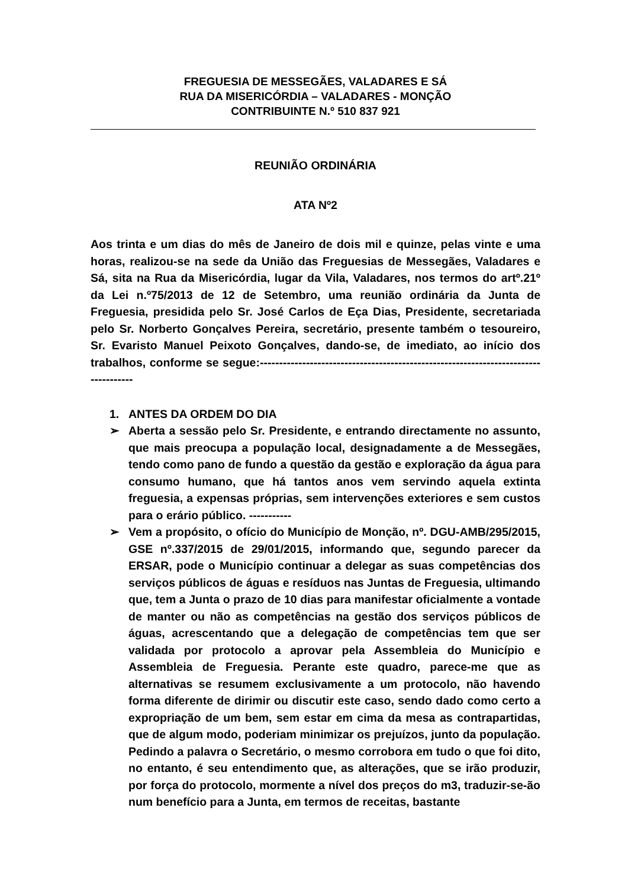FREGUESIA DE MESSEGÃES, VALADARES E SÁ
RUA DA MISERICÓRDIA – VALADARES - MONÇÃO
CONTRIBUINTE N.º 510 837 921
REUNIÃO ORDINÁRIA
ATA Nº2
Aos trinta e um dias do mês de Janeiro de dois mil e quinze, pelas vinte e uma horas, realizou-se na sede da União das Freguesias de Messegães, Valadares e Sá, sita na Rua da Misericórdia, lugar da Vila, Valadares, nos termos do artº.21º da Lei n.º75/2013 de 12 de Setembro, uma reunião ordinária da Junta de Freguesia, presidida pelo Sr. José Carlos de Eça Dias, Presidente, secretariada pelo Sr. Norberto Gonçalves Pereira, secretário, presente também o tesoureiro, Sr. Evaristo Manuel Peixoto Gonçalves, dando-se, de imediato, ao início dos trabalhos, conforme se segue:------------------------------------------------------------------------------------
1. ANTES DA ORDEM DO DIA
➢ Aberta a sessão pelo Sr. Presidente, e entrando directamente no assunto, que mais preocupa a população local, designadamente a de Messegães, tendo como pano de fundo a questão da gestão e exploração da água para consumo humano, que há tantos anos vem servindo aquela extinta freguesia, a expensas próprias, sem intervenções exteriores e sem custos para o erário público. -----------
➢ Vem a propósito, o ofício do Município de Monção, nº. DGU-AMB/295/2015, GSE nº.337/2015 de 29/01/2015, informando que, segundo parecer da ERSAR, pode o Município continuar a delegar as suas competências dos serviços públicos de águas e resíduos nas Juntas de Freguesia, ultimando que, tem a Junta o prazo de 10 dias para manifestar oficialmente a vontade de manter ou não as competências na gestão dos serviços públicos de águas, acrescentando que a delegação de competências tem que ser validada por protocolo a aprovar pela Assembleia do Município e Assembleia de Freguesia. Perante este quadro, parece-me que as alternativas se resumem exclusivamente a um protocolo, não havendo forma diferente de dirimir ou discutir este caso, sendo dado como certo a expropriação de um bem, sem estar em cima da mesa as contrapartidas, que de algum modo, poderiam minimizar os prejuízos, junto da população. Pedindo a palavra o Secretário, o mesmo corrobora em tudo o que foi dito, no entanto, é seu entendimento que, as alterações, que se irão produzir, por força do protocolo, mormente a nível dos preços do m3, traduzir-se-ão num benefício para a Junta, em termos de receitas, bastante